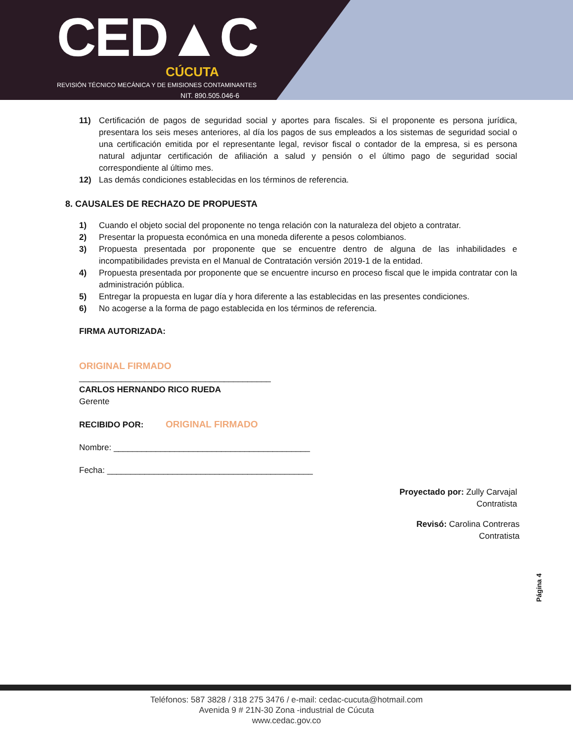CED▲C
CÚCUTA
REVISIÓN TÉCNICO MECÁNICA Y DE EMISIONES CONTAMINANTES
NIT. 890.505.046-6
11) Certificación de pagos de seguridad social y aportes para fiscales. Si el proponente es persona jurídica, presentara los seis meses anteriores, al día los pagos de sus empleados a los sistemas de seguridad social o una certificación emitida por el representante legal, revisor fiscal o contador de la empresa, si es persona natural adjuntar certificación de afiliación a salud y pensión o el último pago de seguridad social correspondiente al último mes.
12) Las demás condiciones establecidas en los términos de referencia.
8. CAUSALES DE RECHAZO DE PROPUESTA
1) Cuando el objeto social del proponente no tenga relación con la naturaleza del objeto a contratar.
2) Presentar la propuesta económica en una moneda diferente a pesos colombianos.
3) Propuesta presentada por proponente que se encuentre dentro de alguna de las inhabilidades e incompatibilidades prevista en el Manual de Contratación versión 2019-1 de la entidad.
4) Propuesta presentada por proponente que se encuentre incurso en proceso fiscal que le impida contratar con la administración pública.
5) Entregar la propuesta en lugar día y hora diferente a las establecidas en las presentes condiciones.
6) No acogerse a la forma de pago establecida en los términos de referencia.
FIRMA AUTORIZADA:
ORIGINAL FIRMADO
_________________________________________
CARLOS HERNANDO RICO RUEDA
Gerente
RECIBIDO POR: ORIGINAL FIRMADO
Nombre: __________________________________________
Fecha: ____________________________________________
Proyectado por: Zully Carvajal
Contratista
Revisó: Carolina Contreras
Contratista
Página 4
Teléfonos: 587 3828 / 318 275 3476 / e-mail: cedac-cucuta@hotmail.com
Avenida 9 # 21N-30 Zona -industrial de Cúcuta
www.cedac.gov.co